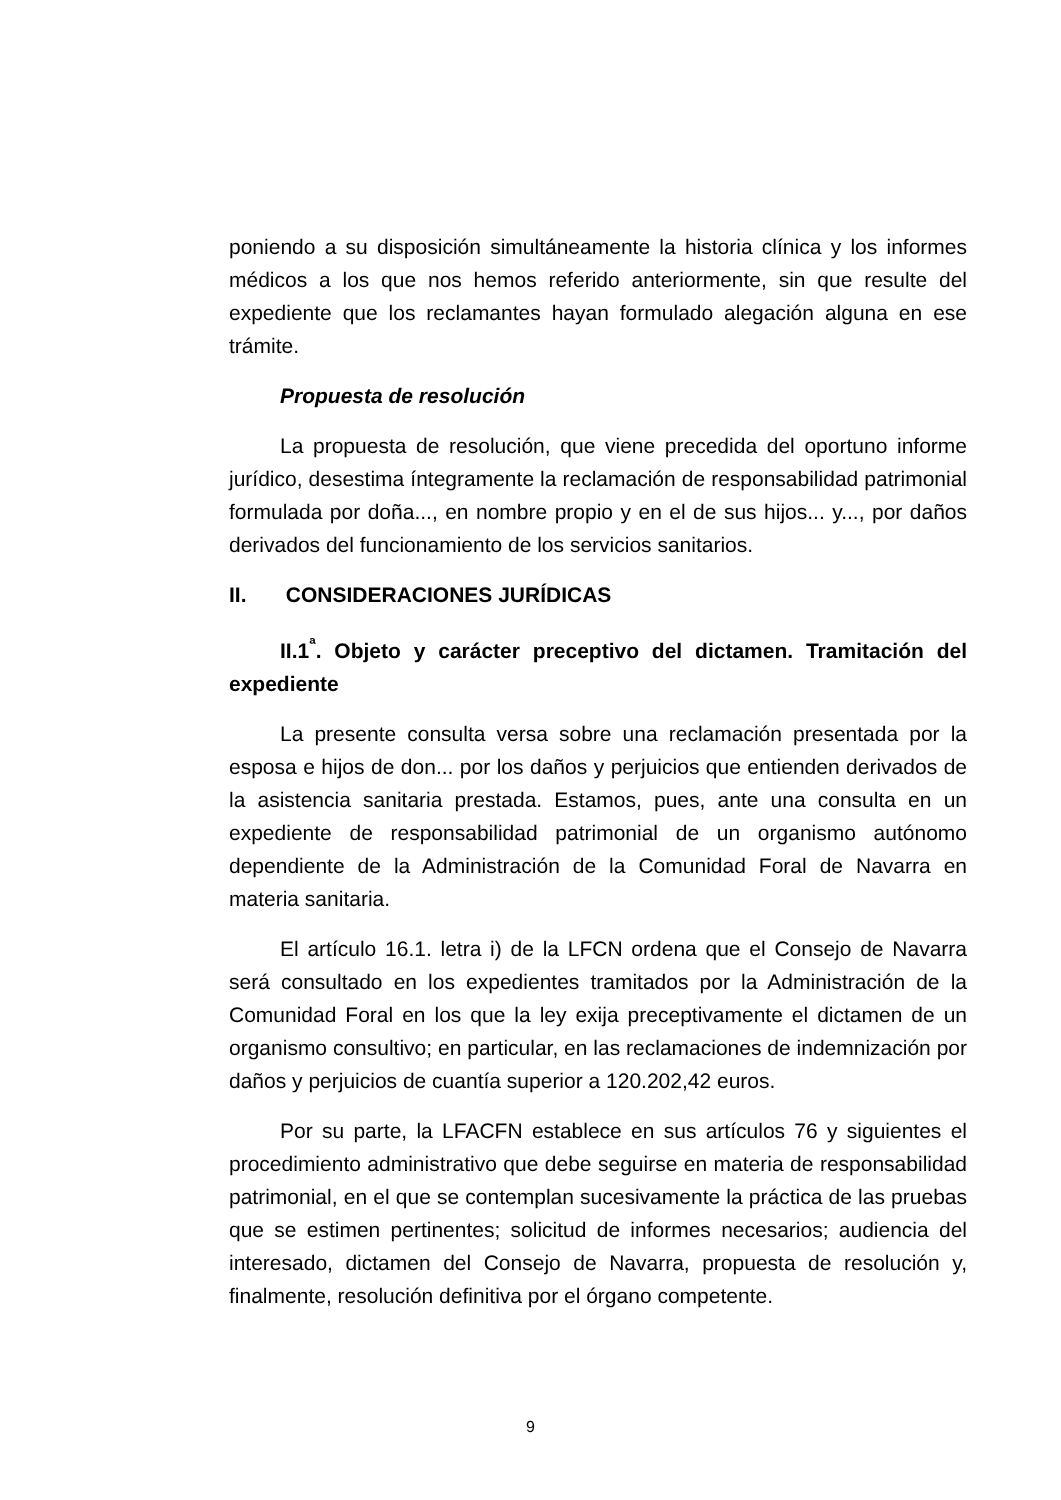poniendo a su disposición simultáneamente la historia clínica y los informes médicos a los que nos hemos referido anteriormente, sin que resulte del expediente que los reclamantes hayan formulado alegación alguna en ese trámite.
Propuesta de resolución
La propuesta de resolución, que viene precedida del oportuno informe jurídico, desestima íntegramente la reclamación de responsabilidad patrimonial formulada por doña..., en nombre propio y en el de sus hijos... y..., por daños derivados del funcionamiento de los servicios sanitarios.
II. CONSIDERACIONES JURÍDICAS
II.1<sup>ª</sup>. Objeto y carácter preceptivo del dictamen. Tramitación del expediente
La presente consulta versa sobre una reclamación presentada por la esposa e hijos de don... por los daños y perjuicios que entienden derivados de la asistencia sanitaria prestada. Estamos, pues, ante una consulta en un expediente de responsabilidad patrimonial de un organismo autónomo dependiente de la Administración de la Comunidad Foral de Navarra en materia sanitaria.
El artículo 16.1. letra i) de la LFCN ordena que el Consejo de Navarra será consultado en los expedientes tramitados por la Administración de la Comunidad Foral en los que la ley exija preceptivamente el dictamen de un organismo consultivo; en particular, en las reclamaciones de indemnización por daños y perjuicios de cuantía superior a 120.202,42 euros.
Por su parte, la LFACFN establece en sus artículos 76 y siguientes el procedimiento administrativo que debe seguirse en materia de responsabilidad patrimonial, en el que se contemplan sucesivamente la práctica de las pruebas que se estimen pertinentes; solicitud de informes necesarios; audiencia del interesado, dictamen del Consejo de Navarra, propuesta de resolución y, finalmente, resolución definitiva por el órgano competente.
9